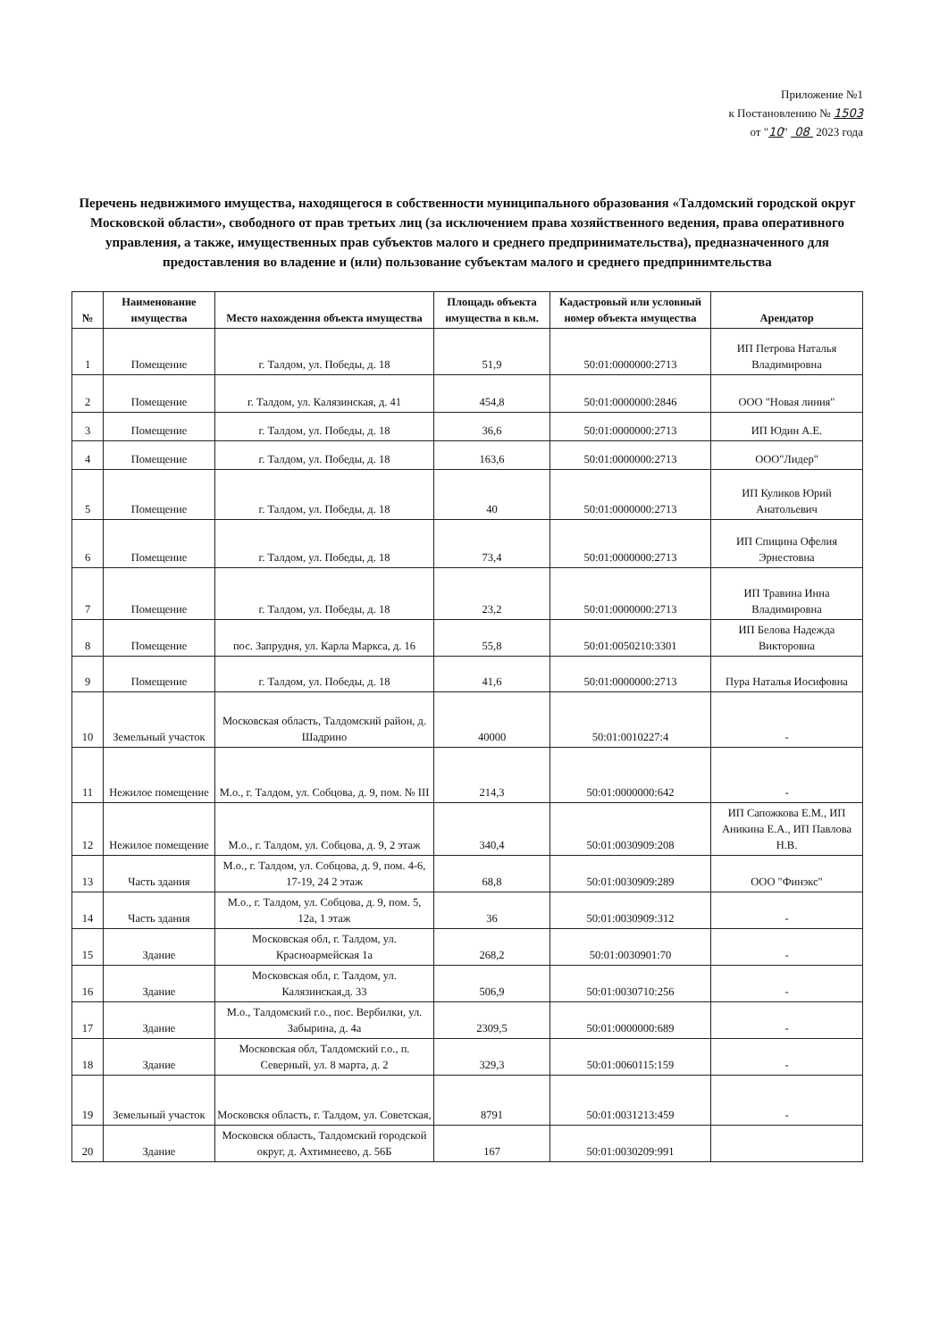Приложение №1
к Постановлению № 1503
от "10" 08 2023 года
Перечень недвижимого имущества, находящегося в собственности муниципального образования «Талдомский городской округ Московской области», свободного от прав третьих лиц (за исключением права хозяйственного ведения, права оперативного управления, а также, имущественных прав субъектов малого и среднего предпринимательства), предназначенного для предоставления во владение и (или) пользование субъектам малого и среднего предпринимтельства
| № | Наименование имущества | Место нахождения объекта имущества | Площадь объекта имущества в кв.м. | Кадастровый или условный номер объекта имущества | Арендатор |
| --- | --- | --- | --- | --- | --- |
| 1 | Помещение | г. Талдом, ул. Победы, д. 18 | 51,9 | 50:01:0000000:2713 | ИП Петрова Наталья Владимировна |
| 2 | Помещение | г. Талдом, ул. Калязинская, д. 41 | 454,8 | 50:01:0000000:2846 | ООО "Новая линия" |
| 3 | Помещение | г. Талдом, ул. Победы, д. 18 | 36,6 | 50:01:0000000:2713 | ИП Юдин А.Е. |
| 4 | Помещение | г. Талдом, ул. Победы, д. 18 | 163,6 | 50:01:0000000:2713 | ООО"Лидер" |
| 5 | Помещение | г. Талдом, ул. Победы, д. 18 | 40 | 50:01:0000000:2713 | ИП Куликов Юрий Анатольевич |
| 6 | Помещение | г. Талдом, ул. Победы, д. 18 | 73,4 | 50:01:0000000:2713 | ИП Спицина Офелия Эрнестовна |
| 7 | Помещение | г. Талдом, ул. Победы, д. 18 | 23,2 | 50:01:0000000:2713 | ИП Травина Инна Владимировна |
| 8 | Помещение | пос. Запрудня, ул. Карла Маркса, д. 16 | 55,8 | 50:01:0050210:3301 | ИП Белова Надежда Викторовна |
| 9 | Помещение | г. Талдом, ул. Победы, д. 18 | 41,6 | 50:01:0000000:2713 | Пура Наталья Иосифовна |
| 10 | Земельный участок | Московская область, Талдомский район, д. Шадрино | 40000 | 50:01:0010227:4 | - |
| 11 | Нежилое помещение | М.о., г. Талдом, ул. Собцова, д. 9, пом. № III | 214,3 | 50:01:0000000:642 | - |
| 12 | Нежилое помещение | М.о., г. Талдом, ул. Собцова, д. 9, 2 этаж | 340,4 | 50:01:0030909:208 | ИП Сапожкова Е.М., ИП Аникина Е.А., ИП Павлова Н.В. |
| 13 | Часть здания | М.о., г. Талдом, ул. Собцова, д. 9, пом. 4-6, 17-19, 24 2 этаж | 68,8 | 50:01:0030909:289 | ООО "Финэкс" |
| 14 | Часть здания | М.о., г. Талдом, ул. Собцова, д. 9, пом. 5, 12а, 1 этаж | 36 | 50:01:0030909:312 | - |
| 15 | Здание | Московская обл, г. Талдом, ул. Красноармейская 1а | 268,2 | 50:01:0030901:70 | - |
| 16 | Здание | Московская обл, г. Талдом, ул. Калязинская,д. 33 | 506,9 | 50:01:0030710:256 | - |
| 17 | Здание | М.о., Талдомский г.о., пос. Вербилки, ул. Забырина, д. 4а | 2309,5 | 50:01:0000000:689 | - |
| 18 | Здание | Московская обл, Талдомский г.о., п. Северный, ул. 8 марта, д. 2 | 329,3 | 50:01:0060115:159 | - |
| 19 | Земельный участок | Московскя область, г. Талдом, ул. Советская, | 8791 | 50:01:0031213:459 | - |
| 20 | Здание | Московскя область, Талдомский городской округ, д. Ахтимнеево, д. 56Б | 167 | 50:01:0030209:991 | |